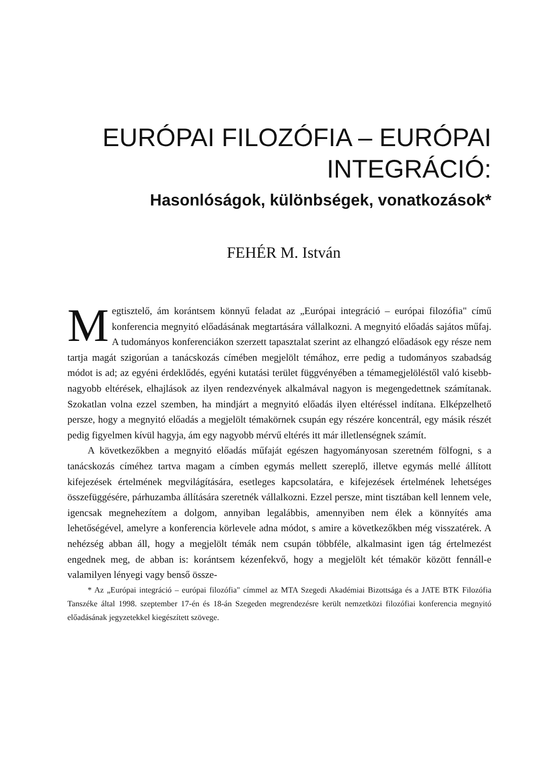EURÓPAI FILOZÓFIA – EURÓPAI
INTEGRÁCIÓ:
Hasonlóságok, különbségek, vonatkozások*
FEHÉR M. István
Megtisztelő, ám korántsem könnyű feladat az „Európai integráció – európai filozófia" című konferencia megnyitó előadásának megtartására vállalkozni. A megnyitó előadás sajátos műfaj. A tudományos konferenciákon szerzett tapasztalat szerint az elhangzó előadások egy része nem tartja magát szigorúan a tanácskozás címében megjelölt témához, erre pedig a tudományos szabadság módot is ad; az egyéni érdeklődés, egyéni kutatási terület függvényében a témamegjelöléstől való kisebb-nagyobb eltérések, elhajlások az ilyen rendezvények alkalmával nagyon is megengedettnek számítanak. Szokatlan volna ezzel szemben, ha mindjárt a megnyitó előadás ilyen eltéréssel indítana. Elképzelhető persze, hogy a megnyitó előadás a megjelölt témakörnek csupán egy részére koncentrál, egy másik részét pedig figyelmen kívül hagyja, ám egy nagyobb mérvű eltérés itt már illetlenségnek számít.
A következőkben a megnyitó előadás műfaját egészen hagyományosan szeretném fölfogni, s a tanácskozás címéhez tartva magam a címben egymás mellett szereplő, illetve egymás mellé állított kifejezések értelmének megvilágítására, esetleges kapcsolatára, e kifejezések értelmének lehetséges összefüggésére, párhuzamba állítására szeretnék vállalkozni. Ezzel persze, mint tisztában kell lennem vele, igencsak megnehezítem a dolgom, annyiban legalábbis, amennyiben nem élek a könnyítés ama lehetőségével, amelyre a konferencia körlevele adna módot, s amire a következőkben még visszatérek. A nehézség abban áll, hogy a megjelölt témák nem csupán többféle, alkalmasint igen tág értelmezést engednek meg, de abban is: korántsem kézenfekvő, hogy a megjelölt két témakör között fennáll-e valamilyen lényegi vagy benső össze-
* Az „Európai integráció – európai filozófia" címmel az MTA Szegedi Akadémiai Bizottsága és a JATE BTK Filozófia Tanszéke által 1998. szeptember 17-én és 18-án Szegeden megrendezésre került nemzetközi filozófiai konferencia megnyitó előadásának jegyzetekkel kiegészített szövege.